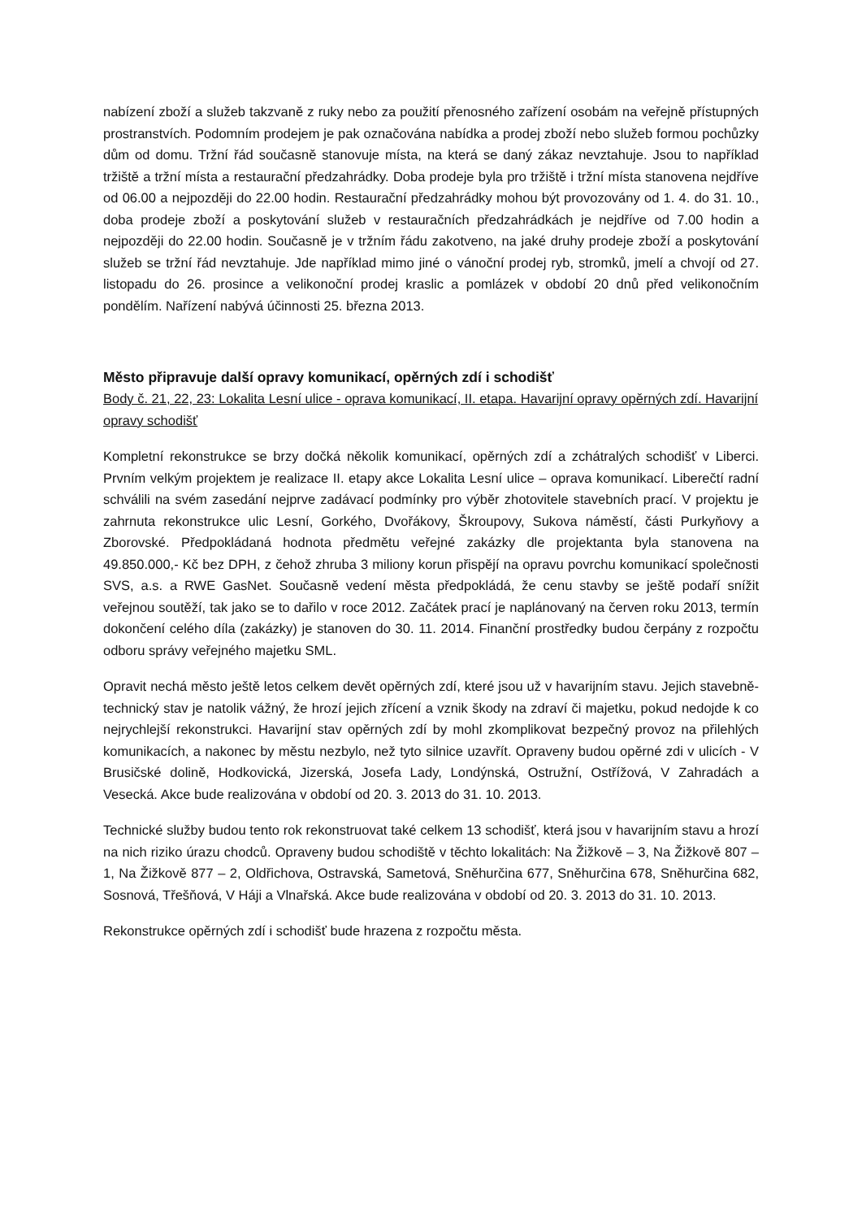nabízení zboží a služeb takzvaně z ruky nebo za použití přenosného zařízení osobám na veřejně přístupných prostranstvích. Podomním prodejem je pak označována nabídka a prodej zboží nebo služeb formou pochůzky dům od domu. Tržní řád současně stanovuje místa, na která se daný zákaz nevztahuje. Jsou to například tržiště a tržní místa a restaurační předzahrádky. Doba prodeje byla pro tržiště i tržní místa stanovena nejdříve od 06.00 a nejpozději do 22.00 hodin. Restaurační předzahrádky mohou být provozovány od 1. 4. do 31. 10., doba prodeje zboží a poskytování služeb v restauračních předzahrádkách je nejdříve od 7.00 hodin a nejpozději do 22.00 hodin. Současně je v tržním řádu zakotveno, na jaké druhy prodeje zboží a poskytování služeb se tržní řád nevztahuje. Jde například mimo jiné o vánoční prodej ryb, stromků, jmelí a chvojí od 27. listopadu do 26. prosince a velikonoční prodej kraslic a pomlázek v období 20 dnů před velikonočním pondělím. Nařízení nabývá účinnosti 25. března 2013.
Město připravuje další opravy komunikací, opěrných zdí i schodišť
Body č. 21, 22, 23: Lokalita Lesní ulice - oprava komunikací, II. etapa. Havarijní opravy opěrných zdí. Havarijní opravy schodišť
Kompletní rekonstrukce se brzy dočká několik komunikací, opěrných zdí a zchátralých schodišť v Liberci. Prvním velkým projektem je realizace II. etapy akce Lokalita Lesní ulice – oprava komunikací. Liberečtí radní schválili na svém zasedání nejprve zadávací podmínky pro výběr zhotovitele stavebních prací. V projektu je zahrnuta rekonstrukce ulic Lesní, Gorkého, Dvořákovy, Škroupovy, Sukova náměstí, části Purkyňovy a Zborovské. Předpokládaná hodnota předmětu veřejné zakázky dle projektanta byla stanovena na 49.850.000,- Kč bez DPH, z čehož zhruba 3 miliony korun přispějí na opravu povrchu komunikací společnosti SVS, a.s. a RWE GasNet. Současně vedení města předpokládá, že cenu stavby se ještě podaří snížit veřejnou soutěží, tak jako se to dařilo v roce 2012. Začátek prací je naplánovaný na červen roku 2013, termín dokončení celého díla (zakázky) je stanoven do 30. 11. 2014. Finanční prostředky budou čerpány z rozpočtu odboru správy veřejného majetku SML.
Opravit nechá město ještě letos celkem devět opěrných zdí, které jsou už v havarijním stavu. Jejich stavebně-technický stav je natolik vážný, že hrozí jejich zřícení a vznik škody na zdraví či majetku, pokud nedojde k co nejrychlejší rekonstrukci. Havarijní stav opěrných zdí by mohl zkomplikovat bezpečný provoz na přilehlých komunikacích, a nakonec by městu nezbylo, než tyto silnice uzavřít. Opraveny budou opěrné zdi v ulicích - V Brusičské dolině, Hodkovická, Jizerská, Josefa Lady, Londýnská, Ostružní, Ostřížová, V Zahradách a Vesecká. Akce bude realizována v období od 20. 3. 2013 do 31. 10. 2013.
Technické služby budou tento rok rekonstruovat také celkem 13 schodišť, která jsou v havarijním stavu a hrozí na nich riziko úrazu chodců. Opraveny budou schodiště v těchto lokalitách: Na Žižkově – 3, Na Žižkově 807 – 1, Na Žižkově 877 – 2, Oldřichova, Ostravská, Sametová, Sněhurčina 677, Sněhurčina 678, Sněhurčina 682, Sosnová, Třešňová, V Háji a Vlnařská. Akce bude realizována v období od 20. 3. 2013 do 31. 10. 2013.
Rekonstrukce opěrných zdí i schodišť bude hrazena z rozpočtu města.